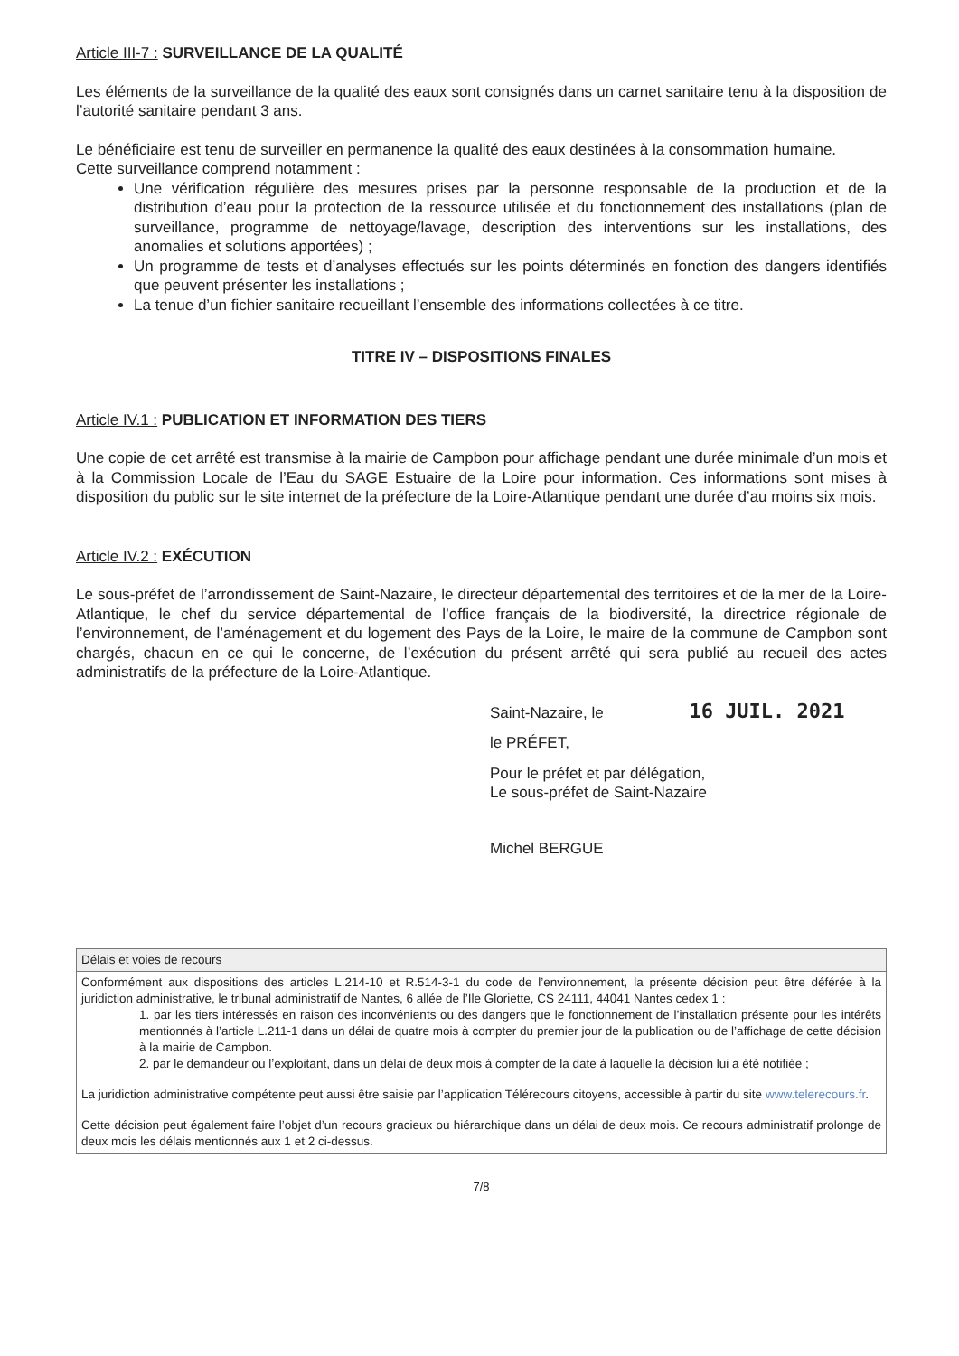Article III-7 : SURVEILLANCE DE LA QUALITÉ
Les éléments de la surveillance de la qualité des eaux sont consignés dans un carnet sanitaire tenu à la disposition de l’autorité sanitaire pendant 3 ans.
Le bénéficiaire est tenu de surveiller en permanence la qualité des eaux destinées à la consommation humaine.
Cette surveillance comprend notamment :
Une vérification régulière des mesures prises par la personne responsable de la production et de la distribution d’eau pour la protection de la ressource utilisée et du fonctionnement des installations (plan de surveillance, programme de nettoyage/lavage, description des interventions sur les installations, des anomalies et solutions apportées) ;
Un programme de tests et d’analyses effectués sur les points déterminés en fonction des dangers identifiés que peuvent présenter les installations ;
La tenue d’un fichier sanitaire recueillant l’ensemble des informations collectées à ce titre.
TITRE IV – DISPOSITIONS FINALES
Article IV.1 : PUBLICATION ET INFORMATION DES TIERS
Une copie de cet arrêté est transmise à la mairie de Campbon pour affichage pendant une durée minimale d’un mois et à la Commission Locale de l’Eau du SAGE Estuaire de la Loire pour information. Ces informations sont mises à disposition du public sur le site internet de la préfecture de la Loire-Atlantique pendant une durée d’au moins six mois.
Article IV.2 : EXÉCUTION
Le sous-préfet de l’arrondissement de Saint-Nazaire, le directeur départemental des territoires et de la mer de la Loire-Atlantique, le chef du service départemental de l’office français de la biodiversité, la directrice régionale de l’environnement, de l’aménagement et du logement des Pays de la Loire, le maire de la commune de Campbon sont chargés, chacun en ce qui le concerne, de l’exécution du présent arrêté qui sera publié au recueil des actes administratifs de la préfecture de la Loire-Atlantique.
Saint-Nazaire, le 16 JUIL. 2021
le PRÉFET,
Pour le préfet et par délégation,
Le sous-préfet de Saint-Nazaire
Michel BERGUE
| Délais et voies de recours |
| --- |
| Conformément aux dispositions des articles L.214-10 et R.514-3-1 du code de l’environnement, la présente décision peut être déférée à la juridiction administrative, le tribunal administratif de Nantes, 6 allée de l’Ile Gloriette, CS 24111, 44041 Nantes cedex 1 : 1. par les tiers intéressés en raison des inconvénients ou des dangers que le fonctionnement de l’installation présente pour les intérêts mentionnés à l’article L.211-1 dans un délai de quatre mois à compter du premier jour de la publication ou de l’affichage de cette décision à la mairie de Campbon. 2. par le demandeur ou l’exploitant, dans un délai de deux mois à compter de la date à laquelle la décision lui a été notifiée ; La juridiction administrative compétente peut aussi être saisie par l’application Télérecours citoyens, accessible à partir du site www.telerecours.fr . Cette décision peut également faire l’objet d’un recours gracieux ou hiérarchique dans un délai de deux mois. Ce recours administratif prolonge de deux mois les délais mentionnés aux 1 et 2 ci-dessus. |
7/8